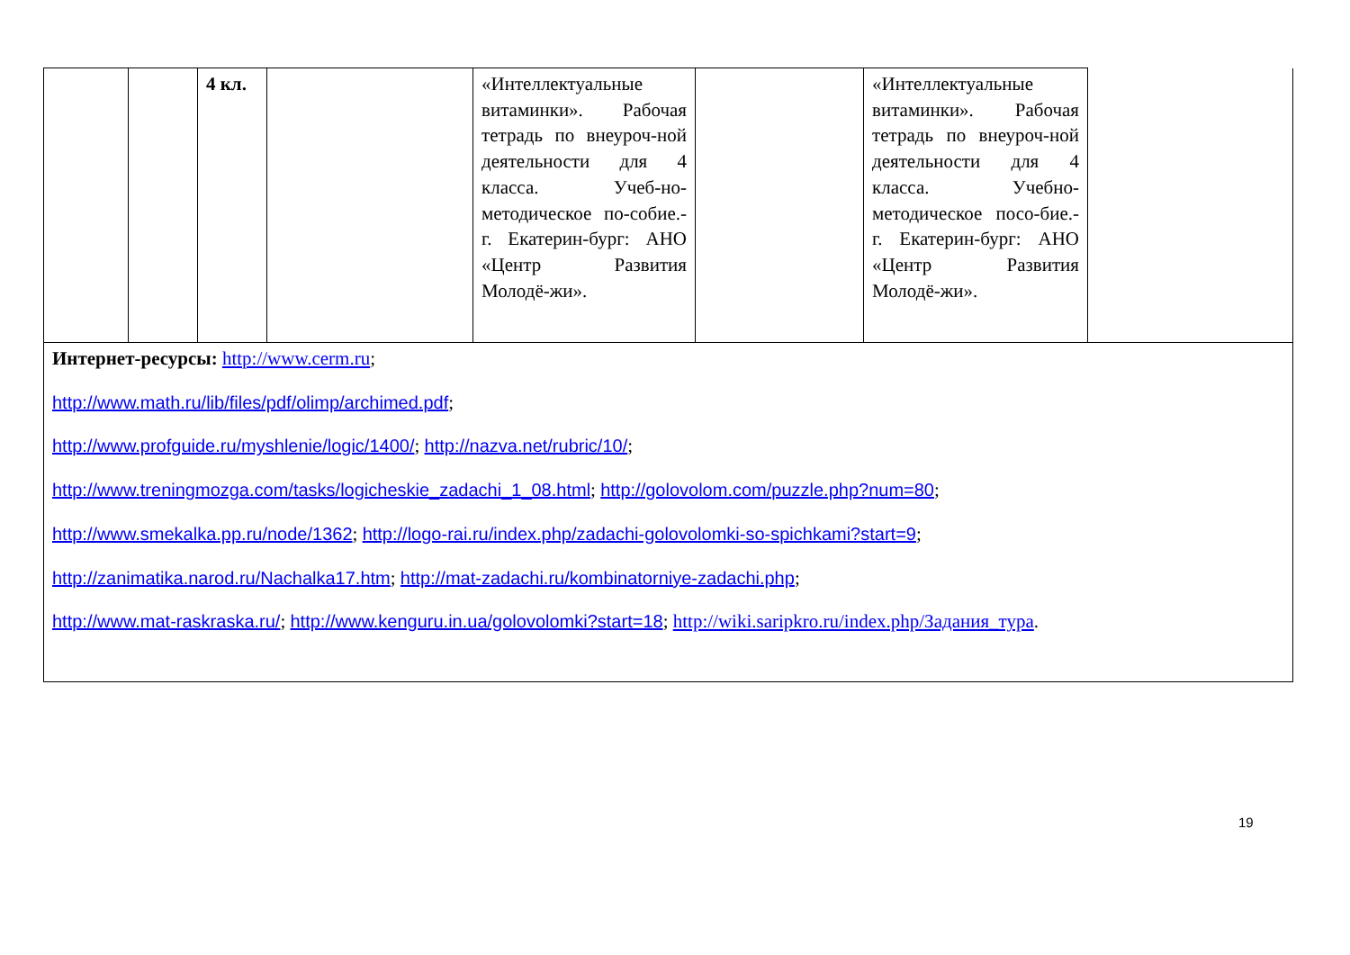| | | 4 кл. | | «Интеллектуальные витаминки». Рабочая тетрадь по внеуроч-ной деятельности для 4 класса. Учеб-но-методическое по-собие.- г. Екатерин-бург: АНО «Центр Развития Молодё-жи». | | «Интеллектуальные витаминки». Рабочая тетрадь по внеуроч-ной деятельности для 4 класса. Учебно-методическое посо-бие.- г. Екатерин-бург: АНО «Центр Развития Молодё-жи». | |
| Интернет-ресурсы: http://www.cerm.ru ; http://www.math.ru/lib/files/pdf/olimp/archimed.pdf ; http://www.profguide.ru/myshlenie/logic/1400/ ; http://nazva.net/rubric/10/ ; http://www.treningmozga.com/tasks/logicheskie_zadachi_1_08.html ; http://golovolom.com/puzzle.php?num=80 ; http://www.smekalka.pp.ru/node/1362 ; http://logo-rai.ru/index.php/zadachi-golovolomki-so-spichkami?start=9 ; http://zanimatika.narod.ru/Nachalka17.htm ; http://mat-zadachi.ru/kombinatorniye-zadachi.php ; http://www.mat-raskraska.ru/ ; http://www.kenguru.in.ua/golovolomki?start=18 ; http://wiki.saripkro.ru/index.php/Задания_тура . | | | | | | | |
19